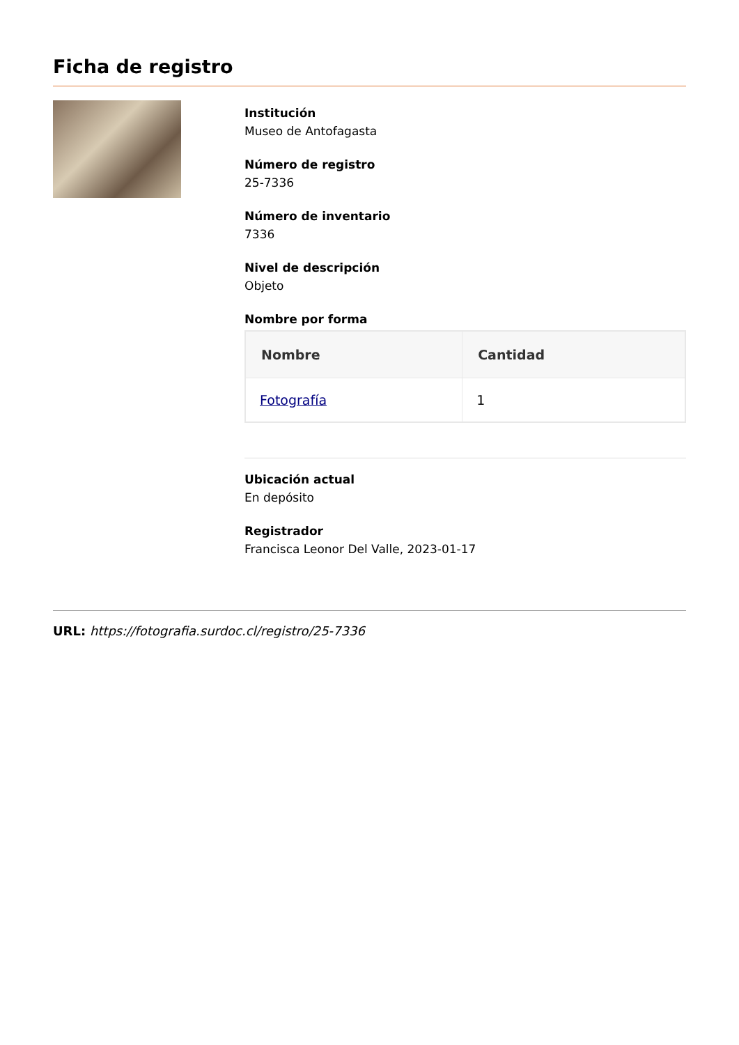Ficha de registro
Institución
Museo de Antofagasta
Número de registro
25-7336
Número de inventario
7336
Nivel de descripción
Objeto
Nombre por forma
| Nombre | Cantidad |
| --- | --- |
| Fotografía | 1 |
Ubicación actual
En depósito
Registrador
Francisca Leonor Del Valle, 2023-01-17
URL: https://fotografia.surdoc.cl/registro/25-7336